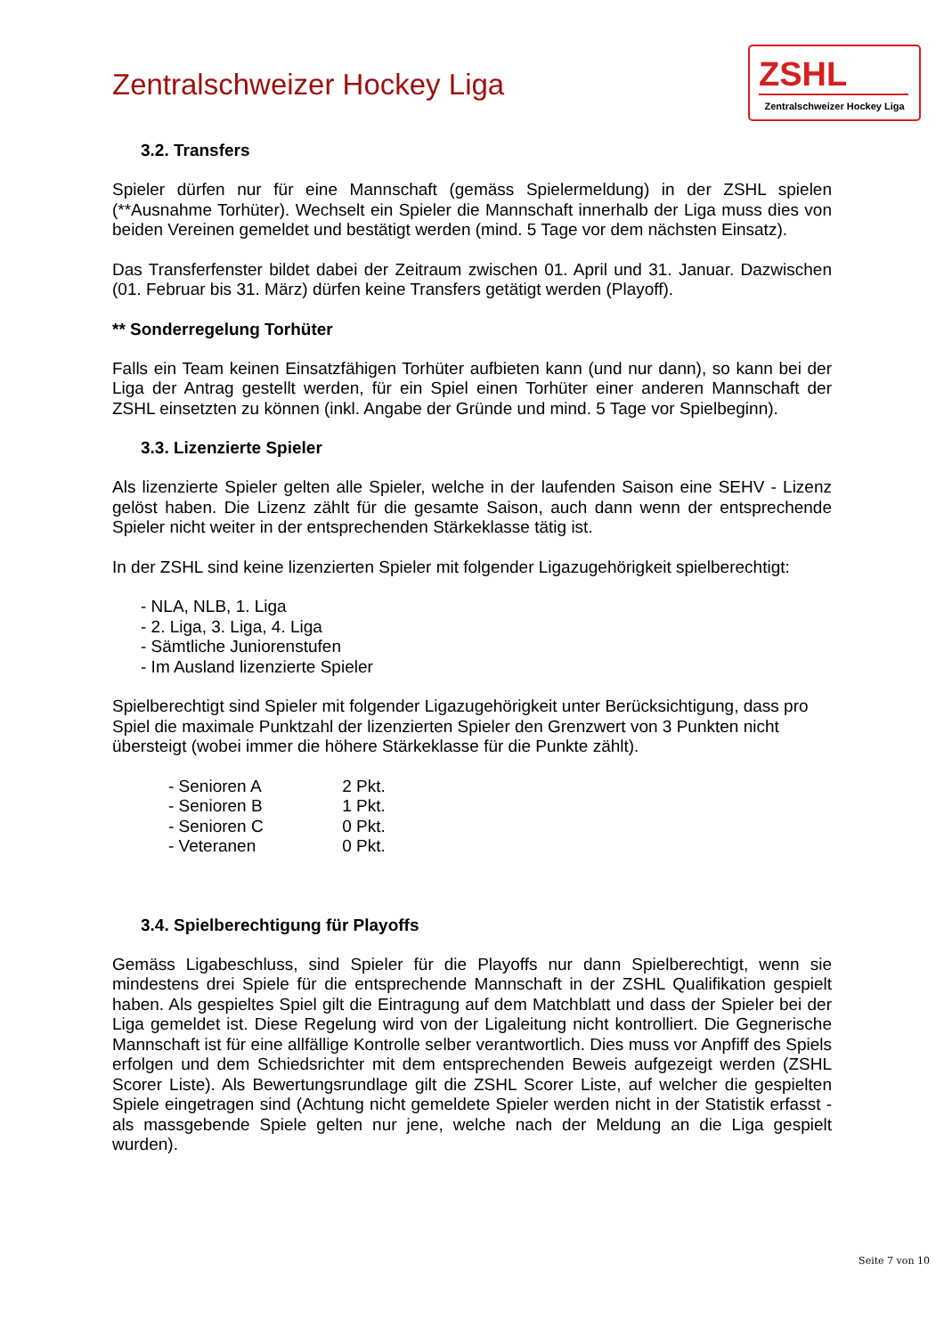Zentralschweizer Hockey Liga
ZSHL
Zentralschweizer Hockey Liga
3.2. Transfers
Spieler dürfen nur für eine Mannschaft (gemäss Spielermeldung) in der ZSHL spielen (**Ausnahme Torhüter). Wechselt ein Spieler die Mannschaft innerhalb der Liga muss dies von beiden Vereinen gemeldet und bestätigt werden (mind. 5 Tage vor dem nächsten Einsatz).
Das Transferfenster bildet dabei der Zeitraum zwischen 01. April und 31. Januar. Dazwischen (01. Februar bis 31. März) dürfen keine Transfers getätigt werden (Playoff).
** Sonderregelung Torhüter
Falls ein Team keinen Einsatzfähigen Torhüter aufbieten kann (und nur dann), so kann bei der Liga der Antrag gestellt werden, für ein Spiel einen Torhüter einer anderen Mannschaft der ZSHL einsetzten zu können (inkl. Angabe der Gründe und mind. 5 Tage vor Spielbeginn).
3.3. Lizenzierte Spieler
Als lizenzierte Spieler gelten alle Spieler, welche in der laufenden Saison eine SEHV - Lizenz gelöst haben. Die Lizenz zählt für die gesamte Saison, auch dann wenn der entsprechende Spieler nicht weiter in der entsprechenden Stärkeklasse tätig ist.
In der ZSHL sind keine lizenzierten Spieler mit folgender Ligazugehörigkeit spielberechtigt:
- NLA, NLB, 1. Liga
- 2. Liga, 3. Liga, 4. Liga
- Sämtliche Juniorenstufen
- Im Ausland lizenzierte Spieler
Spielberechtigt sind Spieler mit folgender Ligazugehörigkeit unter Berücksichtigung, dass pro Spiel die maximale Punktzahl der lizenzierten Spieler den Grenzwert von 3 Punkten nicht übersteigt (wobei immer die höhere Stärkeklasse für die Punkte zählt).
- Senioren A 2 Pkt.
- Senioren B 1 Pkt.
- Senioren C 0 Pkt.
- Veteranen 0 Pkt.
3.4. Spielberechtigung für Playoffs
Gemäss Ligabeschluss, sind Spieler für die Playoffs nur dann Spielberechtigt, wenn sie mindestens drei Spiele für die entsprechende Mannschaft in der ZSHL Qualifikation gespielt haben. Als gespieltes Spiel gilt die Eintragung auf dem Matchblatt und dass der Spieler bei der Liga gemeldet ist. Diese Regelung wird von der Ligaleitung nicht kontrolliert. Die Gegnerische Mannschaft ist für eine allfällige Kontrolle selber verantwortlich. Dies muss vor Anpfiff des Spiels erfolgen und dem Schiedsrichter mit dem entsprechenden Beweis aufgezeigt werden (ZSHL Scorer Liste). Als Bewertungsrundlage gilt die ZSHL Scorer Liste, auf welcher die gespielten Spiele eingetragen sind (Achtung nicht gemeldete Spieler werden nicht in der Statistik erfasst - als massgebende Spiele gelten nur jene, welche nach der Meldung an die Liga gespielt wurden).
Seite 7 von 10